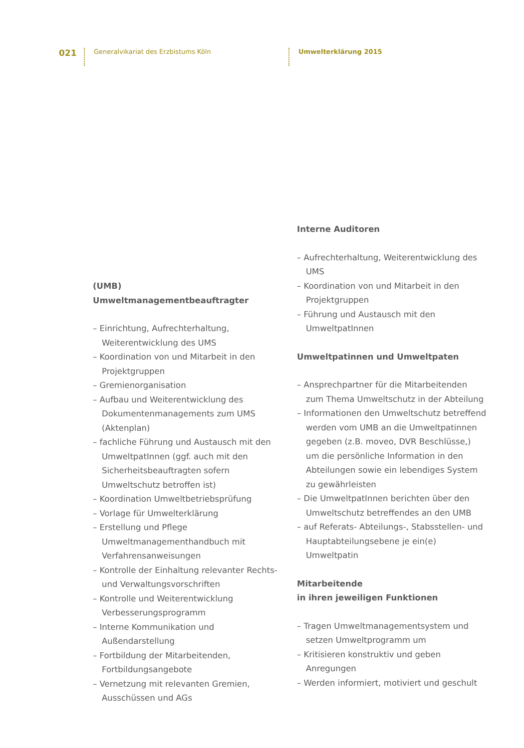021 Generalvikariat des Erzbistums Köln Umwelterklärung 2015
(UMB)
Umweltmanagementbeauftragter
– Einrichtung, Aufrechterhaltung, Weiterentwicklung des UMS
– Koordination von und Mitarbeit in den Projektgruppen
– Gremienorganisation
– Aufbau und Weiterentwicklung des Dokumentenmanagements zum UMS (Aktenplan)
– fachliche Führung und Austausch mit den UmweltpatInnen (ggf. auch mit den Sicherheitsbeauftragten sofern Umweltschutz betroffen ist)
– Koordination Umweltbetriebsprüfung
– Vorlage für Umwelterklärung
– Erstellung und Pflege Umweltmanagementhandbuch mit Verfahrensanweisungen
– Kontrolle der Einhaltung relevanter Rechts- und Verwaltungsvorschriften
– Kontrolle und Weiterentwicklung Verbesserungsprogramm
– Interne Kommunikation und Außendarstellung
– Fortbildung der Mitarbeitenden, Fortbildungsangebote
– Vernetzung mit relevanten Gremien, Ausschüssen und AGs
Interne Auditoren
– Aufrechterhaltung, Weiterentwicklung des UMS
– Koordination von und Mitarbeit in den Projektgruppen
– Führung und Austausch mit den UmweltpatInnen
Umweltpatinnen und Umweltpaten
– Ansprechpartner für die Mitarbeitenden zum Thema Umweltschutz in der Abteilung
– Informationen den Umweltschutz betreffend werden vom UMB an die Umweltpatinnen gegeben (z.B. moveo, DVR Beschlüsse,) um die persönliche Information in den Abteilungen sowie ein lebendiges System zu gewährleisten
– Die UmweltpatInnen berichten über den Umweltschutz betreffendes an den UMB
– auf Referats- Abteilungs-, Stabsstellen- und Hauptabteilungsebene je ein(e) Umweltpatin
Mitarbeitende
in ihren jeweiligen Funktionen
– Tragen Umweltmanagementsystem und setzen Umweltprogramm um
– Kritisieren konstruktiv und geben Anregungen
– Werden informiert, motiviert und geschult